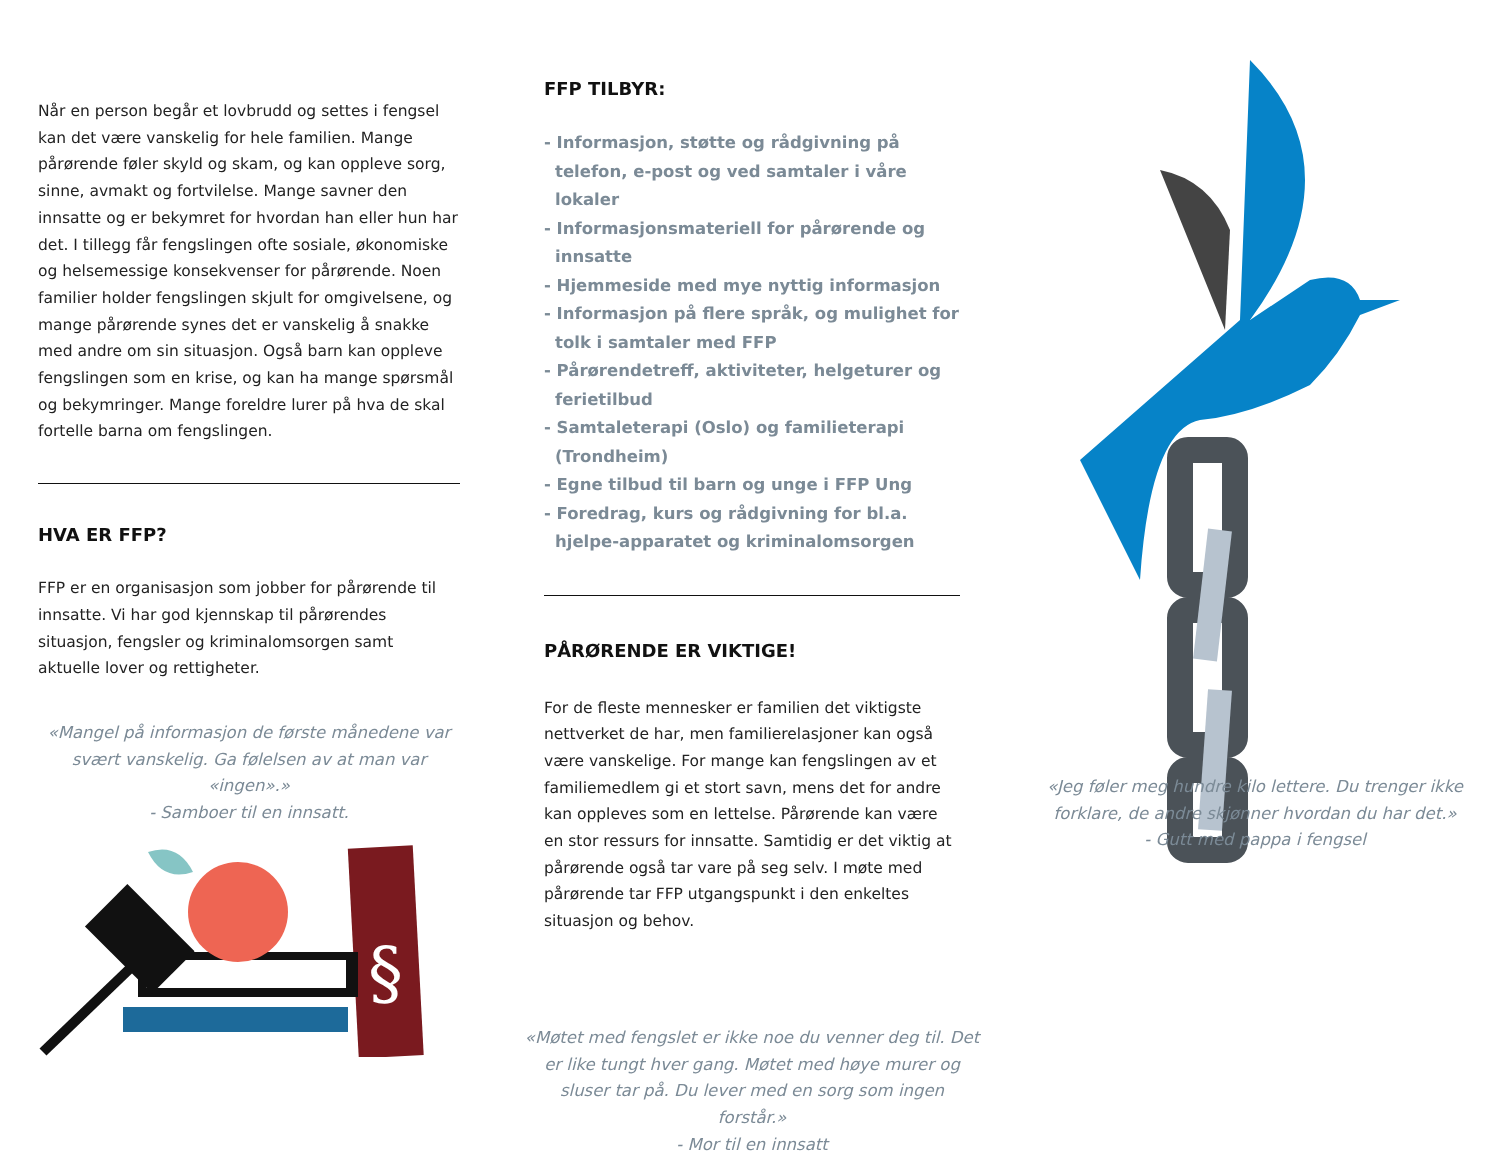Når en person begår et lovbrudd og settes i fengsel kan det være vanskelig for hele familien. Mange pårørende føler skyld og skam, og kan oppleve sorg, sinne, avmakt og fortvilelse. Mange savner den innsatte og er bekymret for hvordan han eller hun har det. I tillegg får fengslingen ofte sosiale, økonomiske og helsemessige konsekvenser for pårørende. Noen familier holder fengslingen skjult for omgivelsene, og mange pårørende synes det er vanskelig å snakke med andre om sin situasjon. Også barn kan oppleve fengslingen som en krise, og kan ha mange spørsmål og bekymringer. Mange foreldre lurer på hva de skal fortelle barna om fengslingen.
HVA ER FFP?
FFP er en organisasjon som jobber for pårørende til innsatte. Vi har god kjennskap til pårørendes situasjon, fengsler og kriminalomsorgen samt aktuelle lover og rettigheter.
«Mangel på informasjon de første månedene var svært vanskelig. Ga følelsen av at man var «ingen».»
- Samboer til en innsatt.
§
FFP TILBYR:
- Informasjon, støtte og rådgivning på telefon, e-post og ved samtaler i våre lokaler
- Informasjonsmateriell for pårørende og innsatte
- Hjemmeside med mye nyttig informasjon
- Informasjon på flere språk, og mulighet for tolk i samtaler med FFP
- Pårørendetreff, aktiviteter, helgeturer og ferietilbud
- Samtaleterapi (Oslo) og familieterapi (Trondheim)
- Egne tilbud til barn og unge i FFP Ung
- Foredrag, kurs og rådgivning for bl.a. hjelpe-apparatet og kriminalomsorgen
PÅRØRENDE ER VIKTIGE!
For de fleste mennesker er familien det viktigste nettverket de har, men familierelasjoner kan også være vanskelige. For mange kan fengslingen av et familiemedlem gi et stort savn, mens det for andre kan oppleves som en lettelse. Pårørende kan være en stor ressurs for innsatte. Samtidig er det viktig at pårørende også tar vare på seg selv. I møte med pårørende tar FFP utgangspunkt i den enkeltes situasjon og behov.
«Møtet med fengslet er ikke noe du venner deg til. Det er like tungt hver gang. Møtet med høye murer og sluser tar på. Du lever med en sorg som ingen forstår.»
- Mor til en innsatt
«Jeg føler meg hundre kilo lettere. Du trenger ikke forklare, de andre skjønner hvordan du har det.»
- Gutt med pappa i fengsel